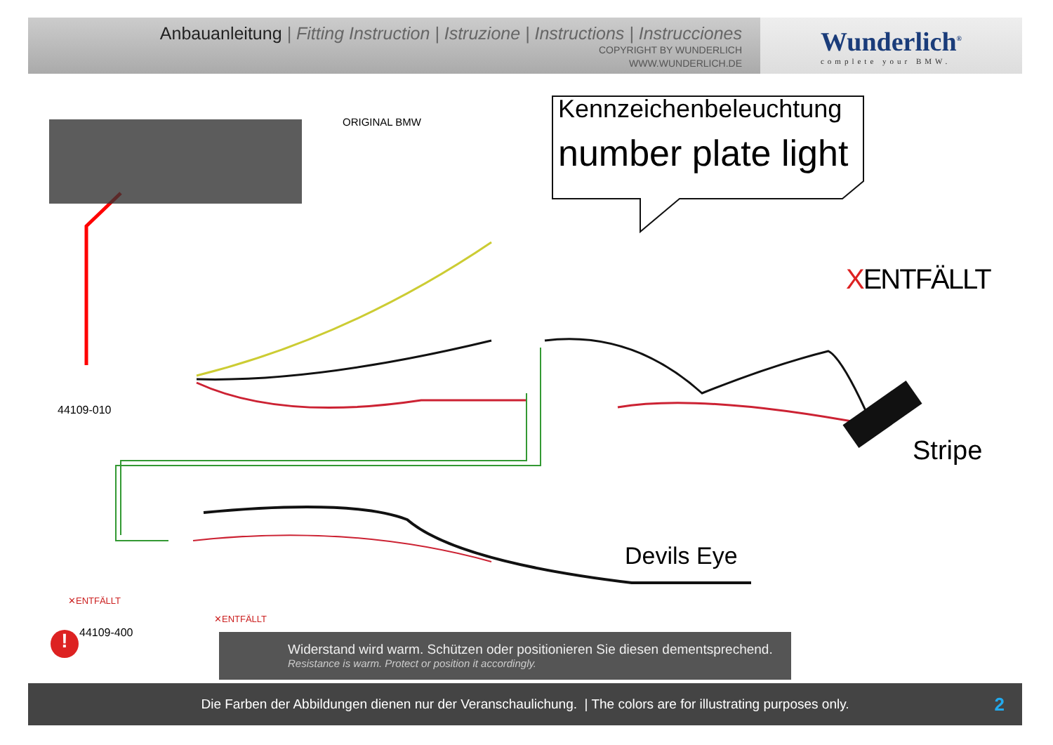Anbauanleitung | Fitting Instruction | Istruzione | Instructions | Instrucciones
COPYRIGHT BY WUNDERLICH
WWW.WUNDERLICH.DE
Wunderlich<sup>®</sup>
complete your BMW.
ORIGINAL BMW Kennzeichenbeleuchtung
number plate light
XENTFÄLLT
Stripe
44109-010
Devils Eye
✕ENTFÄLLT
✕ENTFÄLLT
! 44109-400
Widerstand wird warm. Schützen oder positionieren Sie diesen dementsprechend.
Resistance is warm. Protect or position it accordingly.
Die Farben der Abbildungen dienen nur der Veranschaulichung. | The colors are for illustrating purposes only. 2